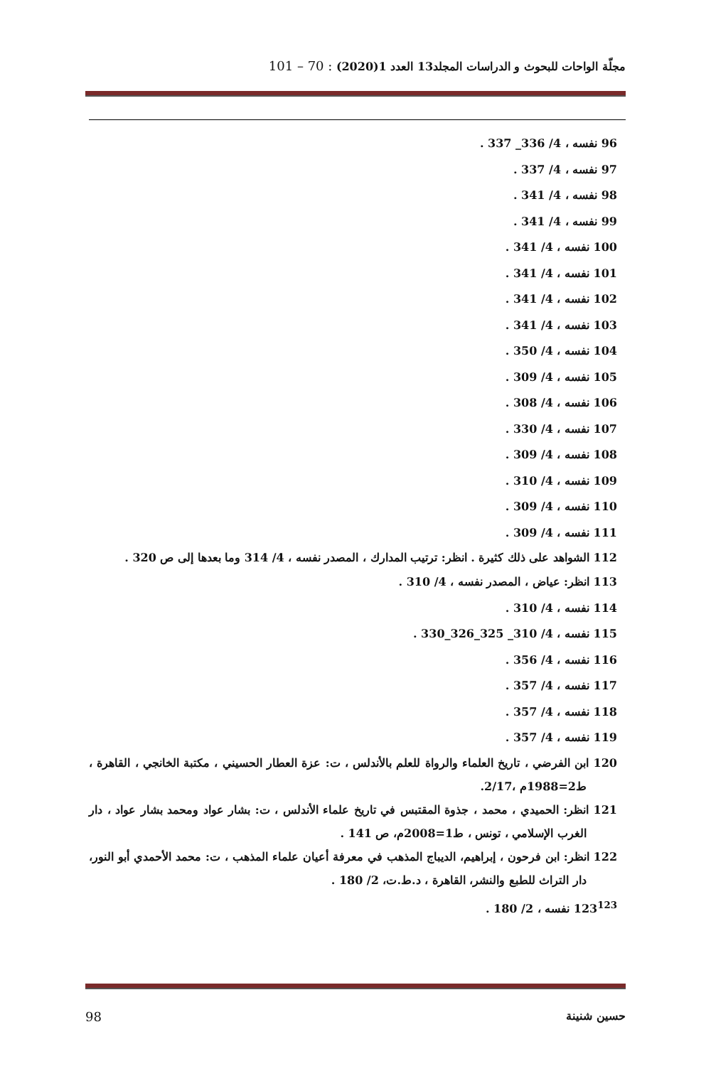مجلّة الواحات للبحوث و الدراسات المجلد13 العدد 1(2020) : 70 – 101
96 نفسه ، 4/ 336_ 337 .
97 نفسه ، 4/ 337 .
98 نفسه ، 4/ 341 .
99 نفسه ، 4/ 341 .
100 نفسه ، 4/ 341 .
101 نفسه ، 4/ 341 .
102 نفسه ، 4/ 341 .
103 نفسه ، 4/ 341 .
104 نفسه ، 4/ 350 .
105 نفسه ، 4/ 309 .
106 نفسه ، 4/ 308 .
107 نفسه ، 4/ 330 .
108 نفسه ، 4/ 309 .
109 نفسه ، 4/ 310 .
110 نفسه ، 4/ 309 .
111 نفسه ، 4/ 309 .
112 الشواهد على ذلك كثيرة . انظر: ترتيب المدارك ، المصدر نفسه ، 4/ 314 وما بعدها إلى ص 320 .
113 انظر: عياض ، المصدر نفسه ، 4/ 310 .
114 نفسه ، 4/ 310 .
115 نفسه ، 4/ 310_ 325_326_330 .
116 نفسه ، 4/ 356 .
117 نفسه ، 4/ 357 .
118 نفسه ، 4/ 357 .
119 نفسه ، 4/ 357 .
120 ابن الفرضي ، تاريخ العلماء والرواة للعلم بالأندلس ، ت: عزة العطار الحسيني ، مكتبة الخانجي ، القاهرة ، ط2=1988م ،2/17.
121 انظر: الحميدي ، محمد ، جذوة المقتبس في تاريخ علماء الأندلس ، ت: بشار عواد ومحمد بشار عواد ، دار الغرب الإسلامي ، تونس ، ط1=2008م، ص 141 .
122 انظر: ابن فرحون ، إبراهيم، الديباج المذهب في معرفة أعيان علماء المذهب ، ت: محمد الأحمدي أبو النور، دار التراث للطبع والنشر، القاهرة ، د.ط.ت، 2/ 180 .
123<sup>123</sup> نفسه ، 2/ 180 .
حسين شنينة 98